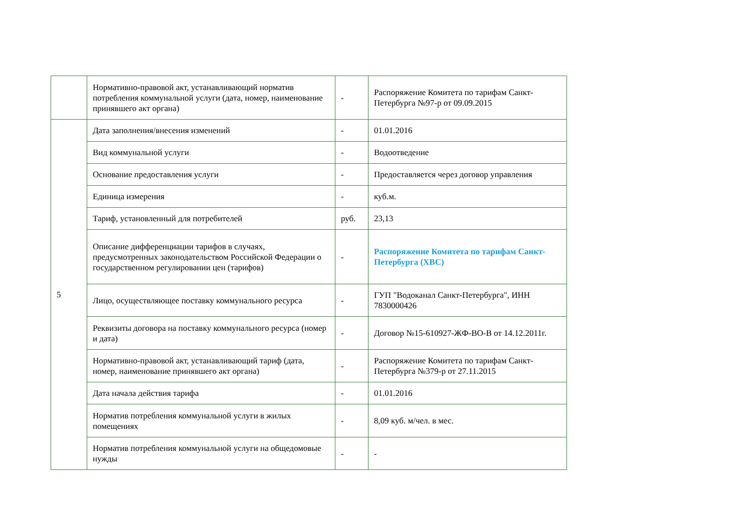| | Нормативно-правовой акт, устанавливающий норматив потребления коммунальной услуги (дата, номер, наименование принявшего акт органа) | - | Распоряжение Комитета по тарифам Санкт-Петербурга №97-р от 09.09.2015 |
| 5 | Дата заполнения/внесения изменений | - | 01.01.2016 |
| | Вид коммунальной услуги | - | Водоотведение |
| | Основание предоставления услуги | - | Предоставляется через договор управления |
| | Единица измерения | - | куб.м. |
| | Тариф, установленный для потребителей | руб. | 23,13 |
| | Описание дифференциации тарифов в случаях, предусмотренных законодательством Российской Федерации о государственном регулировании цен (тарифов) | - | Распоряжение Комитета по тарифам Санкт-Петербурга (ХВС) |
| | Лицо, осуществляющее поставку коммунального ресурса | - | ГУП "Водоканал Санкт-Петербурга", ИНН 7830000426 |
| | Реквизиты договора на поставку коммунального ресурса (номер и дата) | - | Договор №15-610927-ЖФ-ВО-В от 14.12.2011г. |
| | Нормативно-правовой акт, устанавливающий тариф (дата, номер, наименование принявшего акт органа) | - | Распоряжение Комитета по тарифам Санкт-Петербурга №379-р от 27.11.2015 |
| | Дата начала действия тарифа | - | 01.01.2016 |
| | Норматив потребления коммунальной услуги в жилых помещениях | - | 8,09 куб. м/чел. в мес. |
| | Норматив потребления коммунальной услуги на общедомовые нужды | - | - |